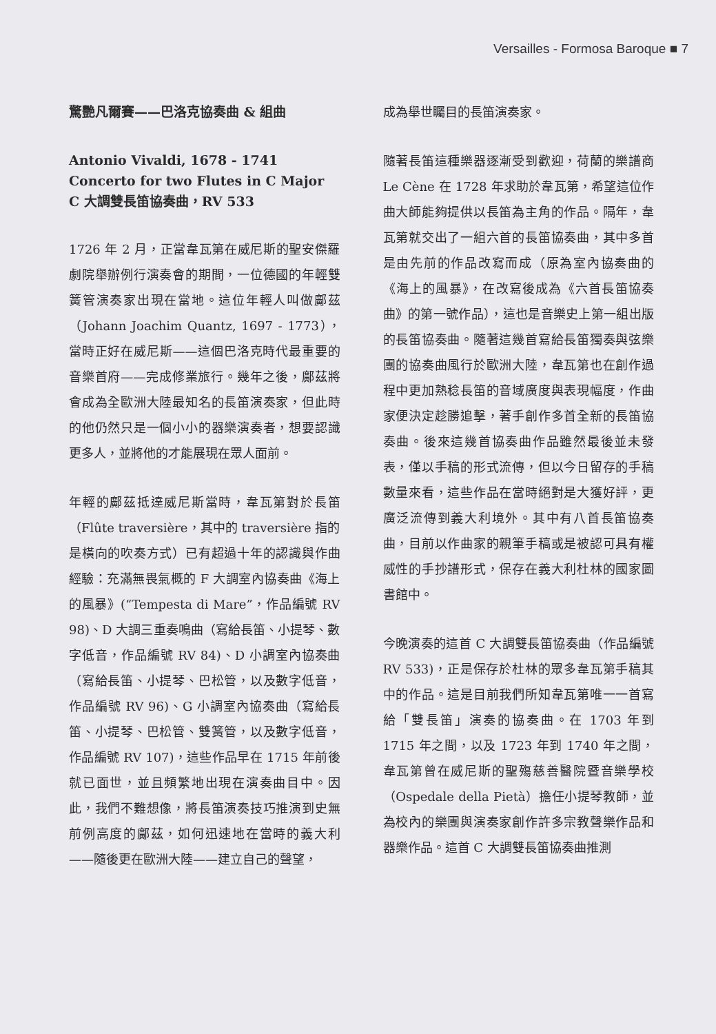Versailles - Formosa Baroque ■ 7
驚艷凡爾賽——巴洛克協奏曲 & 組曲
Antonio Vivaldi, 1678 - 1741
Concerto for two Flutes in C Major
C 大調雙長笛協奏曲，RV 533
1726 年 2 月，正當韋瓦第在威尼斯的聖安傑羅劇院舉辦例行演奏會的期間，一位德國的年輕雙簧管演奏家出現在當地。這位年輕人叫做鄺茲（Johann Joachim Quantz, 1697 - 1773），當時正好在威尼斯——這個巴洛克時代最重要的音樂首府——完成修業旅行。幾年之後，鄺茲將會成為全歐洲大陸最知名的長笛演奏家，但此時的他仍然只是一個小小的器樂演奏者，想要認識更多人，並將他的才能展現在眾人面前。
年輕的鄺茲抵達威尼斯當時，韋瓦第對於長笛（Flûte traversière，其中的 traversière 指的是橫向的吹奏方式）已有超過十年的認識與作曲經驗：充滿無畏氣概的 F 大調室內協奏曲《海上的風暴》(“Tempesta di Mare”，作品編號 RV 98)、D 大調三重奏鳴曲（寫給長笛、小提琴、數字低音，作品編號 RV 84)、D 小調室內協奏曲（寫給長笛、小提琴、巴松管，以及數字低音，作品編號 RV 96)、G 小調室內協奏曲（寫給長笛、小提琴、巴松管、雙簧管，以及數字低音，作品編號 RV 107)，這些作品早在 1715 年前後就已面世，並且頻繁地出現在演奏曲目中。因此，我們不難想像，將長笛演奏技巧推演到史無前例高度的鄺茲，如何迅速地在當時的義大利——隨後更在歐洲大陸——建立自己的聲望，
成為舉世矚目的長笛演奏家。
隨著長笛這種樂器逐漸受到歡迎，荷蘭的樂譜商 Le Cène 在 1728 年求助於韋瓦第，希望這位作曲大師能夠提供以長笛為主角的作品。隔年，韋瓦第就交出了一組六首的長笛協奏曲，其中多首是由先前的作品改寫而成（原為室內協奏曲的《海上的風暴》，在改寫後成為《六首長笛協奏曲》的第一號作品），這也是音樂史上第一組出版的長笛協奏曲。隨著這幾首寫給長笛獨奏與弦樂團的協奏曲風行於歐洲大陸，韋瓦第也在創作過程中更加熟稔長笛的音域廣度與表現幅度，作曲家便決定趁勝追擊，著手創作多首全新的長笛協奏曲。後來這幾首協奏曲作品雖然最後並未發表，僅以手稿的形式流傳，但以今日留存的手稿數量來看，這些作品在當時絕對是大獲好評，更廣泛流傳到義大利境外。其中有八首長笛協奏曲，目前以作曲家的親筆手稿或是被認可具有權威性的手抄譜形式，保存在義大利杜林的國家圖書館中。
今晚演奏的這首 C 大調雙長笛協奏曲（作品編號 RV 533)，正是保存於杜林的眾多韋瓦第手稿其中的作品。這是目前我們所知韋瓦第唯一一首寫給「雙長笛」演奏的協奏曲。在 1703 年到 1715 年之間，以及 1723 年到 1740 年之間，韋瓦第曾在威尼斯的聖殤慈善醫院暨音樂學校（Ospedale della Pietà）擔任小提琴教師，並為校內的樂團與演奏家創作許多宗教聲樂作品和器樂作品。這首 C 大調雙長笛協奏曲推測